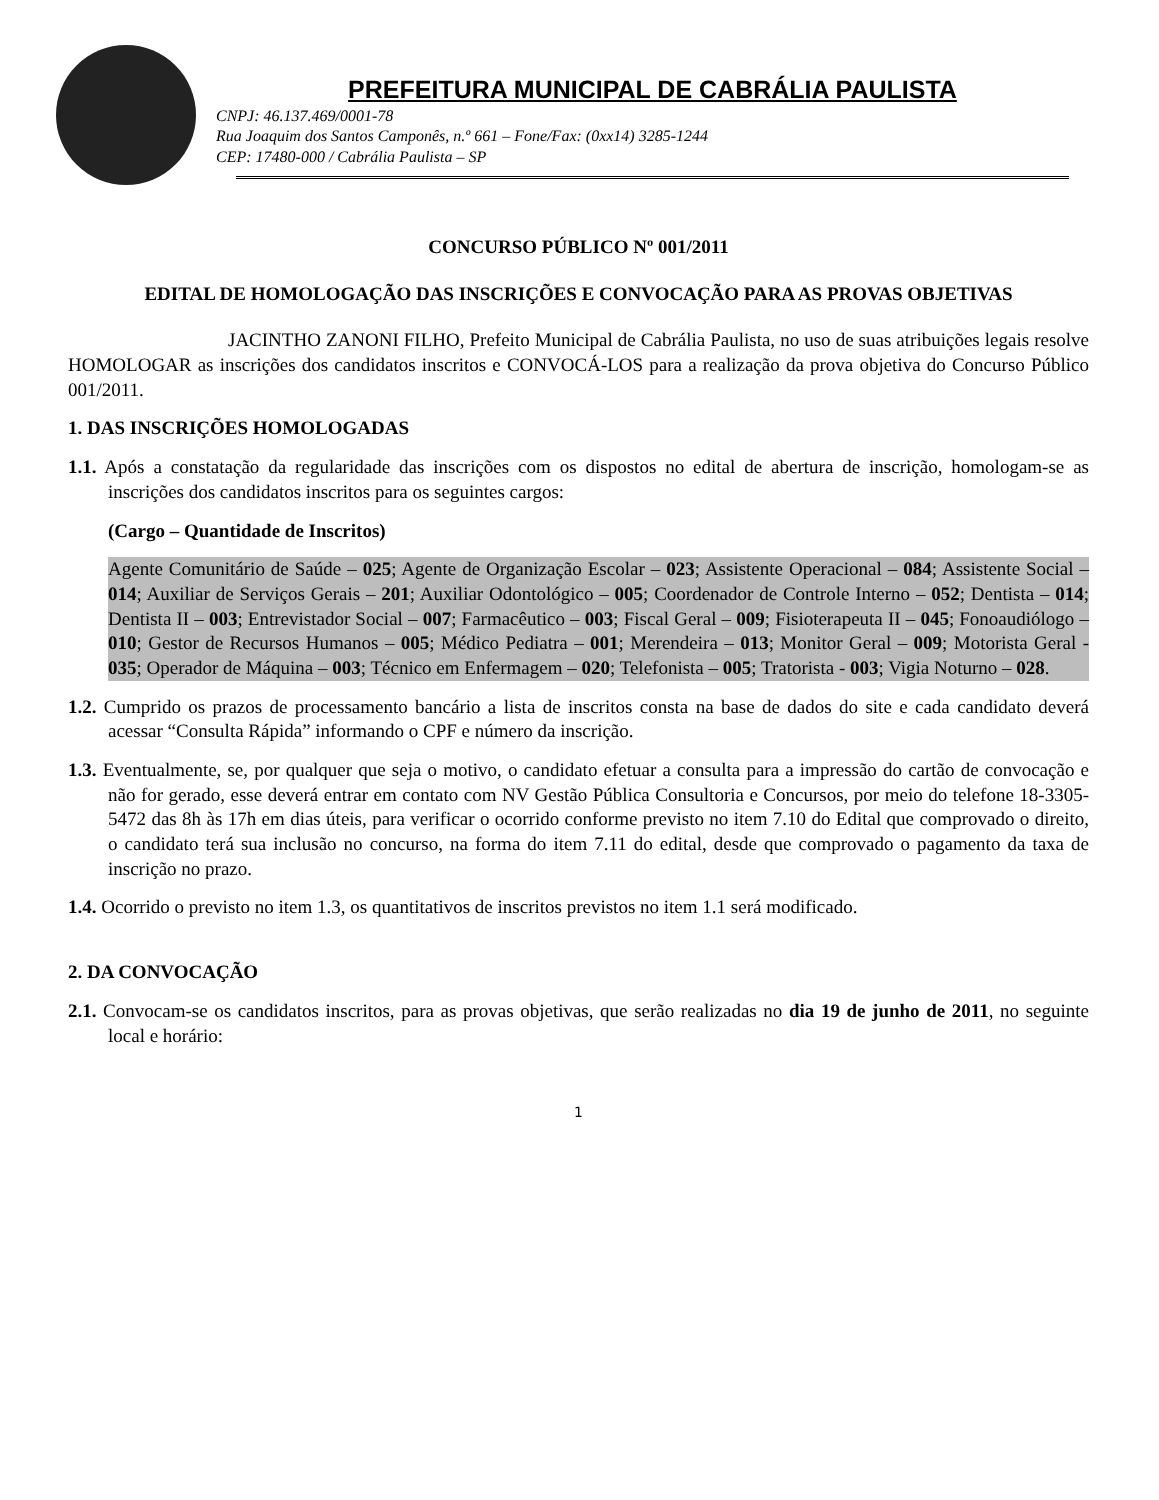PREFEITURA MUNICIPAL DE CABRÁLIA PAULISTA
CNPJ: 46.137.469/0001-78
Rua Joaquim dos Santos Camponês, n.º 661 – Fone/Fax: (0xx14) 3285-1244
CEP: 17480-000 / Cabrália Paulista – SP
CONCURSO PÚBLICO Nº 001/2011
EDITAL DE HOMOLOGAÇÃO DAS INSCRIÇÕES E CONVOCAÇÃO PARA AS PROVAS OBJETIVAS
JACINTHO ZANONI FILHO, Prefeito Municipal de Cabrália Paulista, no uso de suas atribuições legais resolve HOMOLOGAR as inscrições dos candidatos inscritos e CONVOCÁ-LOS para a realização da prova objetiva do Concurso Público 001/2011.
1. DAS INSCRIÇÕES HOMOLOGADAS
1.1. Após a constatação da regularidade das inscrições com os dispostos no edital de abertura de inscrição, homologam-se as inscrições dos candidatos inscritos para os seguintes cargos:
(Cargo – Quantidade de Inscritos)
Agente Comunitário de Saúde – 025; Agente de Organização Escolar – 023; Assistente Operacional – 084; Assistente Social – 014; Auxiliar de Serviços Gerais – 201; Auxiliar Odontológico – 005; Coordenador de Controle Interno – 052; Dentista – 014; Dentista II – 003; Entrevistador Social – 007; Farmacêutico – 003; Fiscal Geral – 009; Fisioterapeuta II – 045; Fonoaudiólogo – 010; Gestor de Recursos Humanos – 005; Médico Pediatra – 001; Merendeira – 013; Monitor Geral – 009; Motorista Geral - 035; Operador de Máquina – 003; Técnico em Enfermagem – 020; Telefonista – 005; Tratorista - 003; Vigia Noturno – 028.
1.2. Cumprido os prazos de processamento bancário a lista de inscritos consta na base de dados do site e cada candidato deverá acessar “Consulta Rápida” informando o CPF e número da inscrição.
1.3. Eventualmente, se, por qualquer que seja o motivo, o candidato efetuar a consulta para a impressão do cartão de convocação e não for gerado, esse deverá entrar em contato com NV Gestão Pública Consultoria e Concursos, por meio do telefone 18-3305-5472 das 8h às 17h em dias úteis, para verificar o ocorrido conforme previsto no item 7.10 do Edital que comprovado o direito, o candidato terá sua inclusão no concurso, na forma do item 7.11 do edital, desde que comprovado o pagamento da taxa de inscrição no prazo.
1.4. Ocorrido o previsto no item 1.3, os quantitativos de inscritos previstos no item 1.1 será modificado.
2. DA CONVOCAÇÃO
2.1. Convocam-se os candidatos inscritos, para as provas objetivas, que serão realizadas no dia 19 de junho de 2011, no seguinte local e horário:
1